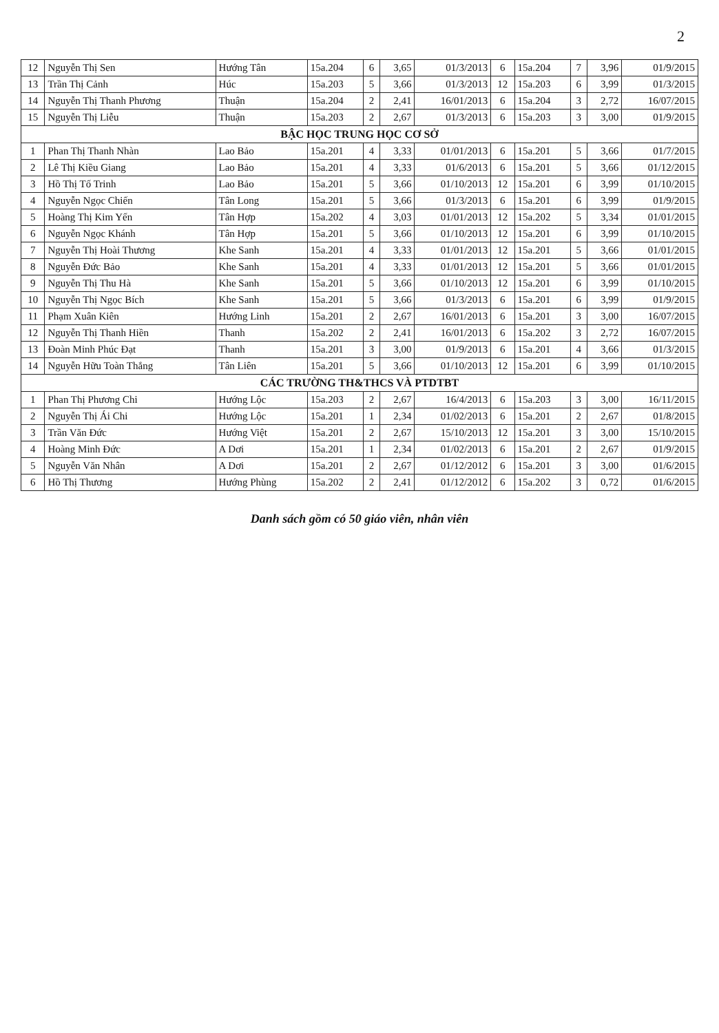2
| 12 | Nguyễn Thị Sen | Hướng Tân | 15a.204 | 6 | 3,65 | 01/3/2013 | 6 | 15a.204 | 7 | 3,96 | 01/9/2015 |
| 13 | Trần Thị Cảnh | Húc | 15a.203 | 5 | 3,66 | 01/3/2013 | 12 | 15a.203 | 6 | 3,99 | 01/3/2015 |
| 14 | Nguyễn Thị Thanh Phương | Thuận | 15a.204 | 2 | 2,41 | 16/01/2013 | 6 | 15a.204 | 3 | 2,72 | 16/07/2015 |
| 15 | Nguyễn Thị Liễu | Thuận | 15a.203 | 2 | 2,67 | 01/3/2013 | 6 | 15a.203 | 3 | 3,00 | 01/9/2015 |
| BẬC HỌC TRUNG HỌC CƠ SỞ | | | | | | | | | | | |
| 1 | Phan Thị Thanh Nhàn | Lao Bảo | 15a.201 | 4 | 3,33 | 01/01/2013 | 6 | 15a.201 | 5 | 3,66 | 01/7/2015 |
| 2 | Lê Thị Kiều Giang | Lao Bảo | 15a.201 | 4 | 3,33 | 01/6/2013 | 6 | 15a.201 | 5 | 3,66 | 01/12/2015 |
| 3 | Hồ Thị Tố Trinh | Lao Bảo | 15a.201 | 5 | 3,66 | 01/10/2013 | 12 | 15a.201 | 6 | 3,99 | 01/10/2015 |
| 4 | Nguyễn Ngọc Chiến | Tân Long | 15a.201 | 5 | 3,66 | 01/3/2013 | 6 | 15a.201 | 6 | 3,99 | 01/9/2015 |
| 5 | Hoàng Thị Kim Yến | Tân Hợp | 15a.202 | 4 | 3,03 | 01/01/2013 | 12 | 15a.202 | 5 | 3,34 | 01/01/2015 |
| 6 | Nguyễn Ngọc Khánh | Tân Hợp | 15a.201 | 5 | 3,66 | 01/10/2013 | 12 | 15a.201 | 6 | 3,99 | 01/10/2015 |
| 7 | Nguyễn Thị Hoài Thương | Khe Sanh | 15a.201 | 4 | 3,33 | 01/01/2013 | 12 | 15a.201 | 5 | 3,66 | 01/01/2015 |
| 8 | Nguyễn Đức Bảo | Khe Sanh | 15a.201 | 4 | 3,33 | 01/01/2013 | 12 | 15a.201 | 5 | 3,66 | 01/01/2015 |
| 9 | Nguyễn Thị Thu Hà | Khe Sanh | 15a.201 | 5 | 3,66 | 01/10/2013 | 12 | 15a.201 | 6 | 3,99 | 01/10/2015 |
| 10 | Nguyễn Thị Ngọc Bích | Khe Sanh | 15a.201 | 5 | 3,66 | 01/3/2013 | 6 | 15a.201 | 6 | 3,99 | 01/9/2015 |
| 11 | Phạm Xuân Kiên | Hướng Linh | 15a.201 | 2 | 2,67 | 16/01/2013 | 6 | 15a.201 | 3 | 3,00 | 16/07/2015 |
| 12 | Nguyễn Thị Thanh Hiền | Thanh | 15a.202 | 2 | 2,41 | 16/01/2013 | 6 | 15a.202 | 3 | 2,72 | 16/07/2015 |
| 13 | Đoàn Minh Phúc Đạt | Thanh | 15a.201 | 3 | 3,00 | 01/9/2013 | 6 | 15a.201 | 4 | 3,66 | 01/3/2015 |
| 14 | Nguyễn Hữu Toàn Thắng | Tân Liên | 15a.201 | 5 | 3,66 | 01/10/2013 | 12 | 15a.201 | 6 | 3,99 | 01/10/2015 |
| CÁC TRƯỜNG TH&THCS VÀ PTDTBT | | | | | | | | | | | |
| 1 | Phan Thị Phương Chi | Hướng Lộc | 15a.203 | 2 | 2,67 | 16/4/2013 | 6 | 15a.203 | 3 | 3,00 | 16/11/2015 |
| 2 | Nguyễn Thị Ái Chi | Hướng Lộc | 15a.201 | 1 | 2,34 | 01/02/2013 | 6 | 15a.201 | 2 | 2,67 | 01/8/2015 |
| 3 | Trần Văn Đức | Hướng Việt | 15a.201 | 2 | 2,67 | 15/10/2013 | 12 | 15a.201 | 3 | 3,00 | 15/10/2015 |
| 4 | Hoàng Minh Đức | A Dơi | 15a.201 | 1 | 2,34 | 01/02/2013 | 6 | 15a.201 | 2 | 2,67 | 01/9/2015 |
| 5 | Nguyễn Văn Nhân | A Dơi | 15a.201 | 2 | 2,67 | 01/12/2012 | 6 | 15a.201 | 3 | 3,00 | 01/6/2015 |
| 6 | Hồ Thị Thương | Hướng Phùng | 15a.202 | 2 | 2,41 | 01/12/2012 | 6 | 15a.202 | 3 | 0,72 | 01/6/2015 |
Danh sách gồm có 50 giáo viên, nhân viên